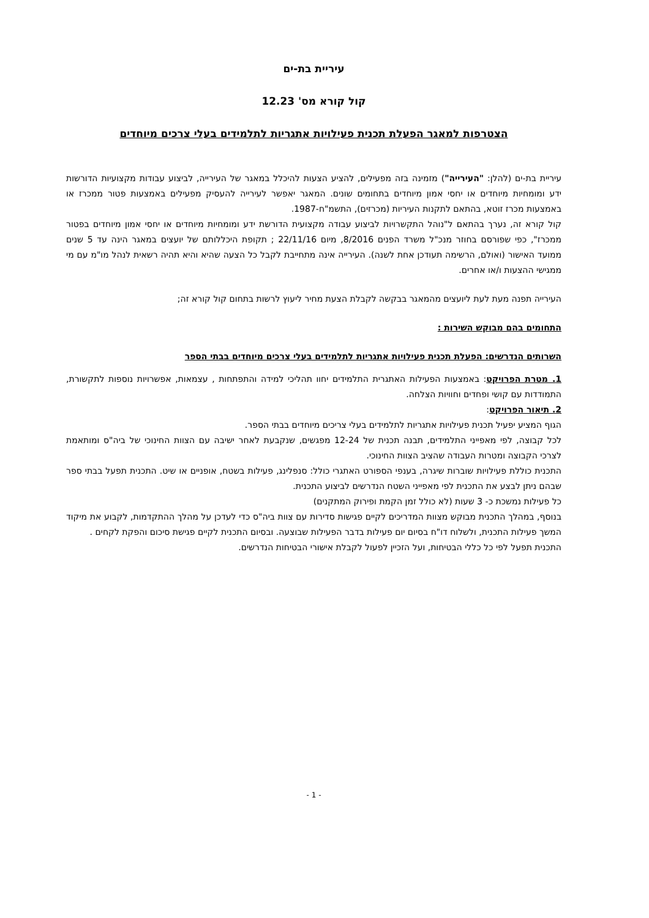עיריית בת-ים
קול קורא מס' 12.23
הצטרפות למאגר הפעלת תכנית פעילויות אתגריות לתלמידים בעלי צרכים מיוחדים
עיריית בת-ים (להלן: "העירייה") מזמינה בזה מפעילים, להציע הצעות להיכלל במאגר של העירייה, לביצוע עבודות מקצועיות הדורשות ידע ומומחיות מיוחדים או יחסי אמון מיוחדים בתחומים שונים. המאגר יאפשר לעירייה להעסיק מפעילים באמצעות פטור ממכרז או באמצעות מכרז זוטא, בהתאם לתקנות העיריות (מכרזים), התשמ"ח-1987.
קול קורא זה, נערך בהתאם ל"נוהל התקשרויות לביצוע עבודה מקצועית הדורשת ידע ומומחיות מיוחדים או יחסי אמון מיוחדים בפטור ממכרז", כפי שפורסם בחוזר מנכ"ל משרד הפנים 8/2016, מיום 22/11/16 ; תקופת היכללותם של יועצים במאגר הינה עד 5 שנים ממועד האישור (ואולם, הרשימה תעודכן אחת לשנה). העירייה אינה מתחייבת לקבל כל הצעה שהיא והיא תהיה רשאית לנהל מו"מ עם מי ממגישי ההצעות ו/או אחרים.
העירייה תפנה מעת לעת ליועצים מהמאגר בבקשה לקבלת הצעת מחיר ליעוץ לרשות בתחום קול קורא זה;
התחומים בהם מבוקש השירות :
השרותים הנדרשים: הפעלת תכנית פעילויות אתגריות לתלמידים בעלי צרכים מיוחדים בבתי הספר
1. מטרת הפרויקט: באמצעות הפעילות האתגרית התלמידים יחוו תהליכי למידה והתפתחות , עצמאות, אפשרויות נוספות לתקשורת, התמודדות עם קושי ופחדים וחוויות הצלחה.
2. תיאור הפרויקט:
הגוף המציע יפעיל תכנית פעילויות אתגריות לתלמידים בעלי צריכים מיוחדים בבתי הספר.
לכל קבוצה, לפי מאפייני התלמידים, תבנה תכנית של 12-24 מפגשים, שנקבעת לאחר ישיבה עם הצוות החינוכי של ביה"ס ומותאמת לצרכי הקבוצה ומטרות העבודה שהציב הצוות החינוכי.
התכנית כוללת פעילויות שוברות שיגרה, בענפי הספורט האתגרי כולל: סנפלינג, פעילות בשטח, אופניים או שיט. התכנית תפעל בבתי ספר שבהם ניתן לבצע את התכנית לפי מאפייני השטח הנדרשים לביצוע התכנית.
כל פעילות נמשכת כ- 3 שעות (לא כולל זמן הקמת ופירוק המתקנים)
בנוסף, במהלך התכנית מבוקש מצוות המדריכים לקיים פגישות סדירות עם צוות ביה"ס כדי לעדכן על מהלך ההתקדמות, לקבוע את מיקוד המשך פעילות התכנית, ולשלוח דו"ח בסיום יום פעילות בדבר הפעילות שבוצעה. ובסיום התכנית לקיים פגישת סיכום והפקת לקחים .
התכנית תפעל לפי כל כללי הבטיחות, ועל הזכיין לפעול לקבלת אישורי הבטיחות הנדרשים.
- 1 -